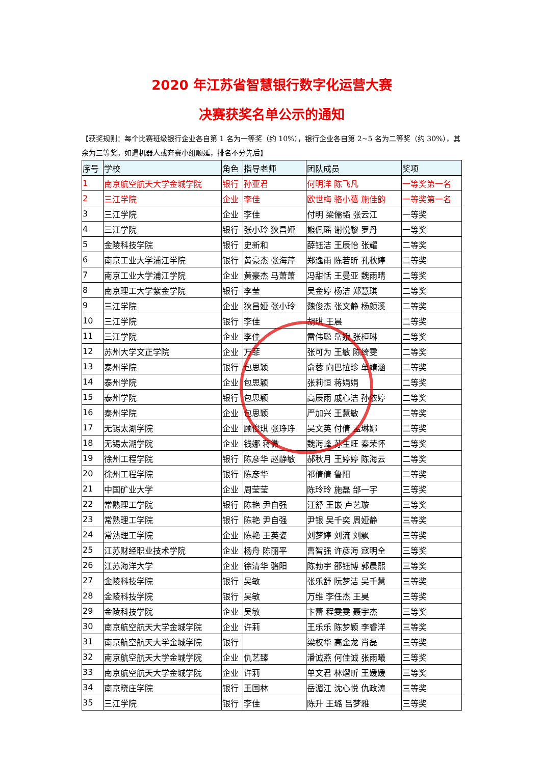2020 年江苏省智慧银行数字化运营大赛
决赛获奖名单公示的通知
【获奖规则：每个比赛班级银行企业各自第 1 名为一等奖（约 10%），银行企业各自第 2~5 名为二等奖（约 30%），其余为三等奖。如遇机器人或弃赛小组顺延，排名不分先后】
| 序号 | 学校 | 角色 | 指导老师 | 团队成员 | 奖项 |
| --- | --- | --- | --- | --- | --- |
| 1 | 南京航空航天大学金城学院 | 银行 | 孙亚君 | 何明洋 陈飞凡 | 一等奖第一名 |
| 2 | 三江学院 | 企业 | 李佳 | 欧世梅 骆小蓓 施佳韵 | 一等奖第一名 |
| 3 | 三江学院 | 企业 | 李佳 | 付明 梁儒韬 张云江 | 一等奖 |
| 4 | 三江学院 | 银行 | 张小玲 狄昌娅 | 熊佩瑶 谢悦黎 罗丹 | 一等奖 |
| 5 | 金陵科技学院 | 银行 | 史新和 | 薛钰洁 王辰怡 张耀 | 二等奖 |
| 6 | 南京工业大学浦江学院 | 银行 | 黄豪杰 张海芹 | 郑逸雨 陈若昕 孔秋婷 | 二等奖 |
| 7 | 南京工业大学浦江学院 | 企业 | 黄豪杰 马萧萧 | 冯甜恬 王曼亚 魏雨晴 | 二等奖 |
| 8 | 南京理工大学紫金学院 | 银行 | 李莹 | 吴金婷 杨洁 郑慧琪 | 二等奖 |
| 9 | 三江学院 | 企业 | 狄昌娅 张小玲 | 魏俊杰 张文静 杨颜溪 | 二等奖 |
| 10 | 三江学院 | 银行 | 李佳 | 胡琪 王晨 | 二等奖 |
| 11 | 三江学院 | 企业 | 李佳 | 雷伟聪 岳娥 张桓琳 | 二等奖 |
| 12 | 苏州大学文正学院 | 企业 | 万菲 | 张可为 王敏 陈绮雯 | 二等奖 |
| 13 | 泰州学院 | 银行 | 包思颖 | 俞蓉 向巴拉珍 单靖涵 | 二等奖 |
| 14 | 泰州学院 | 企业 | 包思颖 | 张莉恒 蒋娟娟 | 二等奖 |
| 15 | 泰州学院 | 银行 | 包思颖 | 高辰雨 戚心洁 孙依婷 | 二等奖 |
| 16 | 泰州学院 | 企业 | 包思颖 | 严加兴 王慧敏 | 二等奖 |
| 17 | 无锡太湖学院 | 企业 | 顾俊琪 张琤琤 | 吴文英 付倩 孟琳娜 | 二等奖 |
| 18 | 无锡太湖学院 | 企业 | 钱娜 蒋微 | 魏海峰 苏生旺 秦荣怀 | 二等奖 |
| 19 | 徐州工程学院 | 银行 | 陈彦华 赵静敏 | 郝秋月 王婷婷 陈海云 | 二等奖 |
| 20 | 徐州工程学院 | 银行 | 陈彦华 | 祁倩倩 鲁阳 | 二等奖 |
| 21 | 中国矿业大学 | 企业 | 周莹莹 | 陈玲玲 施磊 邰一宇 | 三等奖 |
| 22 | 常熟理工学院 | 银行 | 陈艳 尹自强 | 汪舒 王嵌 卢艺璇 | 三等奖 |
| 23 | 常熟理工学院 | 银行 | 陈艳 尹自强 | 尹银 吴千奕 周娅静 | 三等奖 |
| 24 | 常熟理工学院 | 企业 | 陈艳 王英姿 | 刘梦婷 刘流 刘飘 | 三等奖 |
| 25 | 江苏财经职业技术学院 | 企业 | 杨舟 陈丽平 | 曹智强 许彦海 寇明全 | 三等奖 |
| 26 | 江苏海洋大学 | 企业 | 徐清华 骆阳 | 陈勃宇 邵钰博 郭晨熙 | 三等奖 |
| 27 | 金陵科技学院 | 银行 | 吴敏 | 张乐舒 阮梦洁 吴千慧 | 三等奖 |
| 28 | 金陵科技学院 | 银行 | 吴敏 | 万维 李任杰 王昊 | 三等奖 |
| 29 | 金陵科技学院 | 企业 | 吴敏 | 卞蕾 程雯雯 聂宇杰 | 三等奖 |
| 30 | 南京航空航天大学金城学院 | 企业 | 许莉 | 王乐乐 陈梦颖 李睿洋 | 三等奖 |
| 31 | 南京航空航天大学金城学院 | 银行 | | 梁权华 高金龙 肖磊 | 三等奖 |
| 32 | 南京航空航天大学金城学院 | 企业 | 仇艺臻 | 潘诚燕 何佳诚 张雨曦 | 三等奖 |
| 33 | 南京航空航天大学金城学院 | 企业 | 许莉 | 单文君 林熠昕 王媛媛 | 三等奖 |
| 34 | 南京晓庄学院 | 银行 | 王国林 | 岳湄江 沈心悦 仇政涛 | 三等奖 |
| 35 | 三江学院 | 银行 | 李佳 | 陈升 王璐 吕梦雅 | 三等奖 |